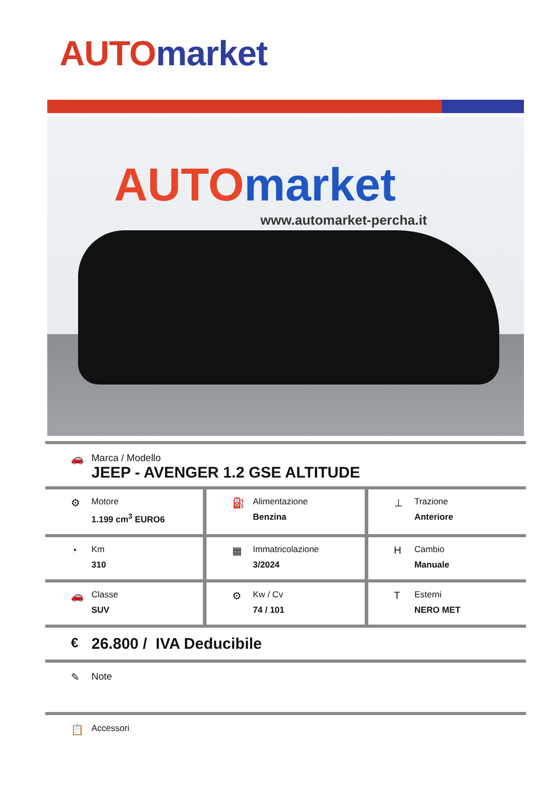AUTO market
AUTO market
www.automarket-percha.it
🚗 Marca / Modello
JEEP - AVENGER 1.2 GSE ALTITUDE
⚙
Motore
1.199 cm<sup>3</sup> EURO6
⛽
Alimentazione
Benzina
⊥
Trazione
Anteriore
◔
Km
310
▦
Immatricolazione
3/2024
H
Cambio
Manuale
🚗
Classe
SUV
⚙
Kw / Cv
74 / 101
T
Esterni
NERO MET
€
26.800 / IVA Deducibile
✎ Note
📋
Accessori